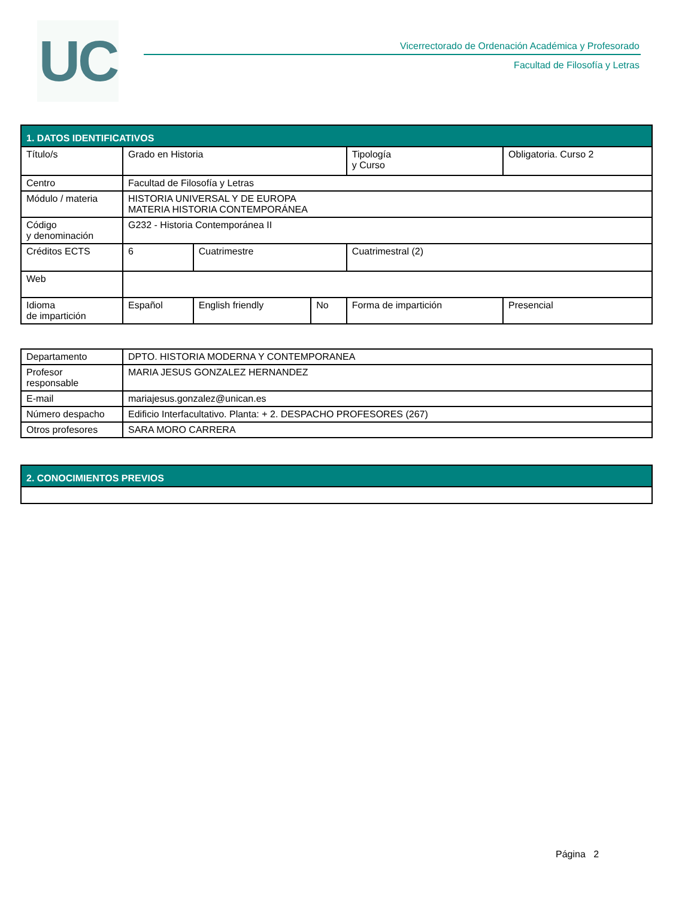UC
Vicerrectorado de Ordenación Académica y Profesorado
Facultad de Filosofía y Letras
| 1. DATOS IDENTIFICATIVOS | | | | | | |
| --- | --- | --- | --- | --- | --- | --- |
| Título/s | Grado en Historia | | | Tipología y Curso | | Obligatoria. Curso 2 |
| Centro | Facultad de Filosofía y Letras | | | | | |
| Módulo / materia | HISTORIA UNIVERSAL Y DE EUROPA MATERIA HISTORIA CONTEMPORÁNEA | | | | | |
| Código y denominación | G232 - Historia Contemporánea II | | | | | |
| Créditos ECTS | 6 | Cuatrimestre | | Cuatrimestral (2) | | |
| Web | | | | | | |
| Idioma de impartición | Español | English friendly | No | Forma de impartición | Presencial | |
| Departamento | DPTO. HISTORIA MODERNA Y CONTEMPORANEA |
| Profesor responsable | MARIA JESUS GONZALEZ HERNANDEZ |
| E-mail | mariajesus.gonzalez@unican.es |
| Número despacho | Edificio Interfacultativo. Planta: + 2. DESPACHO PROFESORES (267) |
| Otros profesores | SARA MORO CARRERA |
| 2. CONOCIMIENTOS PREVIOS |
| --- |
Página 2